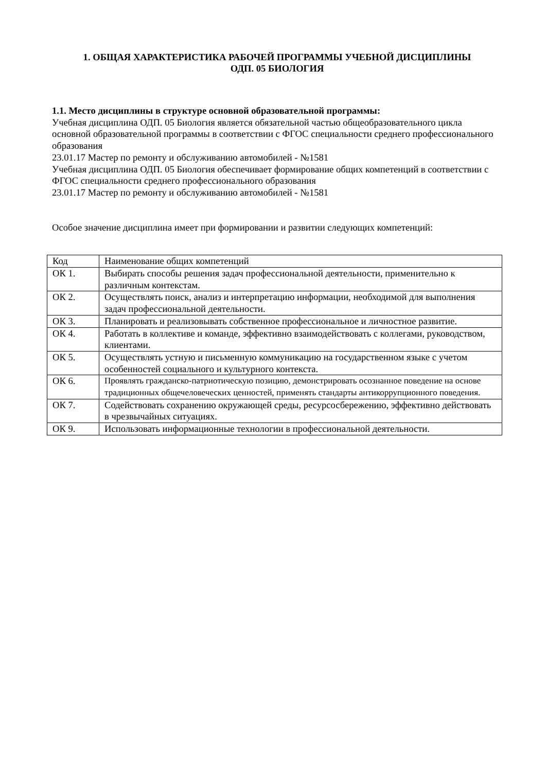1. ОБЩАЯ ХАРАКТЕРИСТИКА РАБОЧЕЙ ПРОГРАММЫ УЧЕБНОЙ ДИСЦИПЛИНЫ
ОДП. 05 БИОЛОГИЯ
1.1. Место дисциплины в структуре основной образовательной программы:
Учебная дисциплина ОДП. 05 Биология является обязательной частью общеобразовательного цикла основной образовательной программы в соответствии с ФГОС специальности среднего профессионального образования
23.01.17 Мастер по ремонту и обслуживанию автомобилей - №1581
Учебная дисциплина ОДП. 05 Биология обеспечивает формирование общих компетенций в соответствии с ФГОС специальности среднего профессионального образования
23.01.17 Мастер по ремонту и обслуживанию автомобилей - №1581
Особое значение дисциплина имеет при формировании и развитии следующих компетенций:
| Код | Наименование общих компетенций |
| ОК 1. | Выбирать способы решения задач профессиональной деятельности, применительно к различным контекстам. |
| ОК 2. | Осуществлять поиск, анализ и интерпретацию информации, необходимой для выполнения задач профессиональной деятельности. |
| ОК 3. | Планировать и реализовывать собственное профессиональное и личностное развитие. |
| ОК 4. | Работать в коллективе и команде, эффективно взаимодействовать с коллегами, руководством, клиентами. |
| ОК 5. | Осуществлять устную и письменную коммуникацию на государственном языке с учетом особенностей социального и культурного контекста. |
| ОК 6. | Проявлять гражданско-патриотическую позицию, демонстрировать осознанное поведение на основе традиционных общечеловеческих ценностей, применять стандарты антикоррупционного поведения. |
| ОК 7. | Содействовать сохранению окружающей среды, ресурсосбережению, эффективно действовать в чрезвычайных ситуациях. |
| ОК 9. | Использовать информационные технологии в профессиональной деятельности. |